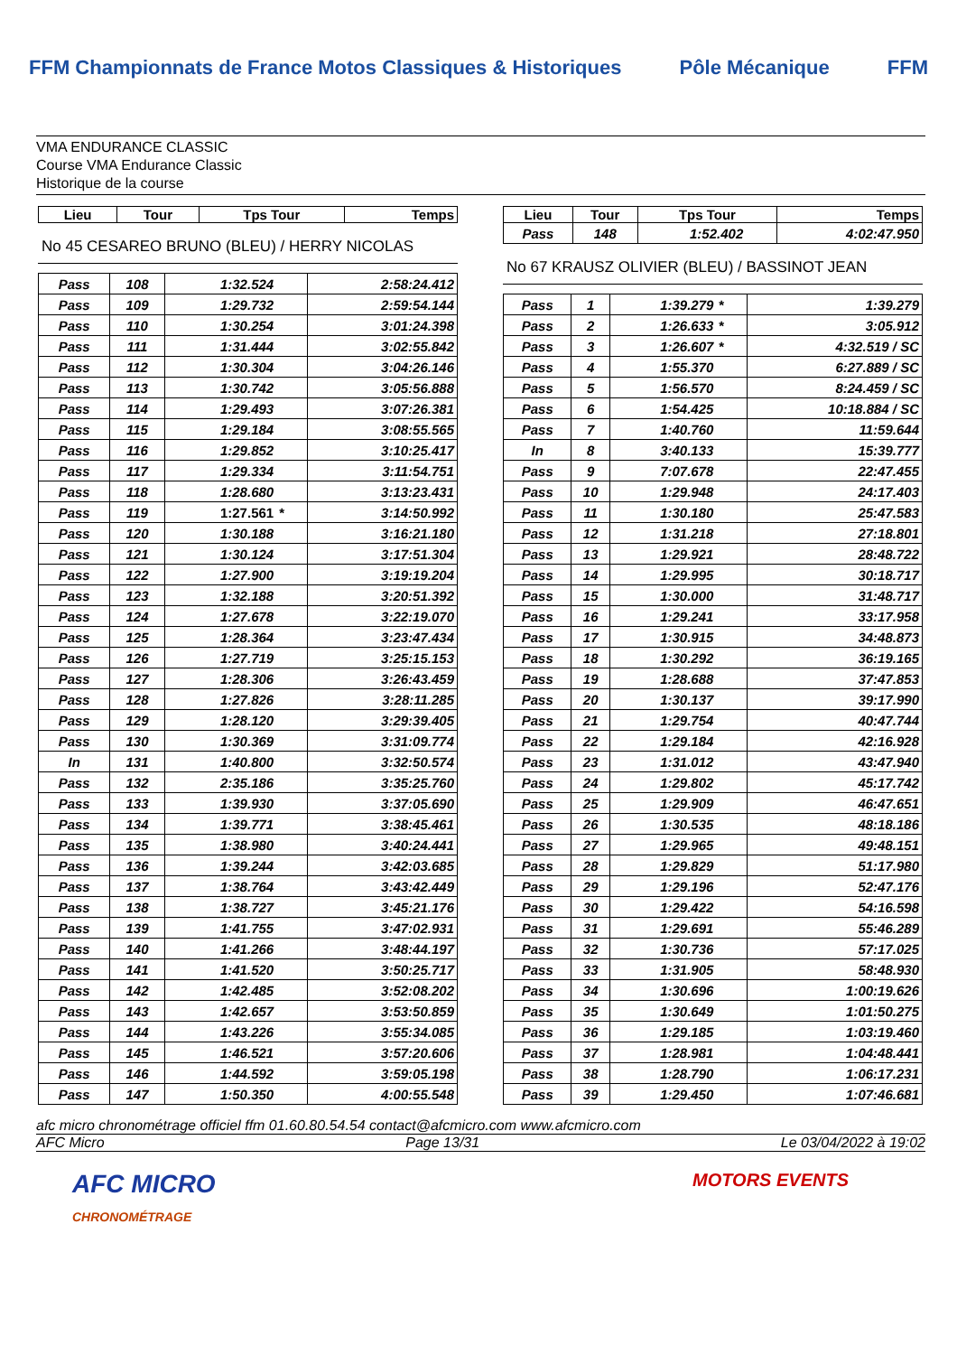FFM Championnats de France Motos Classiques & Historiques
Pôle Mécanique FFM
VMA ENDURANCE CLASSIC
Course VMA Endurance Classic
Historique de la course
| Lieu | Tour | Tps Tour | Temps |
| --- | --- | --- | --- |
No 45 CESAREO BRUNO (BLEU) / HERRY NICOLAS
| Pass | 108 | 1:32.524 | | 2:58:24.412 |
| Pass | 109 | 1:29.732 | | 2:59:54.144 |
| Pass | 110 | 1:30.254 | | 3:01:24.398 |
| Pass | 111 | 1:31.444 | | 3:02:55.842 |
| Pass | 112 | 1:30.304 | | 3:04:26.146 |
| Pass | 113 | 1:30.742 | | 3:05:56.888 |
| Pass | 114 | 1:29.493 | | 3:07:26.381 |
| Pass | 115 | 1:29.184 | | 3:08:55.565 |
| Pass | 116 | 1:29.852 | | 3:10:25.417 |
| Pass | 117 | 1:29.334 | | 3:11:54.751 |
| Pass | 118 | 1:28.680 | | 3:13:23.431 |
| Pass | 119 | 1:27.561 | * | 3:14:50.992 |
| Pass | 120 | 1:30.188 | | 3:16:21.180 |
| Pass | 121 | 1:30.124 | | 3:17:51.304 |
| Pass | 122 | 1:27.900 | | 3:19:19.204 |
| Pass | 123 | 1:32.188 | | 3:20:51.392 |
| Pass | 124 | 1:27.678 | | 3:22:19.070 |
| Pass | 125 | 1:28.364 | | 3:23:47.434 |
| Pass | 126 | 1:27.719 | | 3:25:15.153 |
| Pass | 127 | 1:28.306 | | 3:26:43.459 |
| Pass | 128 | 1:27.826 | | 3:28:11.285 |
| Pass | 129 | 1:28.120 | | 3:29:39.405 |
| Pass | 130 | 1:30.369 | | 3:31:09.774 |
| In | 131 | 1:40.800 | | 3:32:50.574 |
| Pass | 132 | 2:35.186 | | 3:35:25.760 |
| Pass | 133 | 1:39.930 | | 3:37:05.690 |
| Pass | 134 | 1:39.771 | | 3:38:45.461 |
| Pass | 135 | 1:38.980 | | 3:40:24.441 |
| Pass | 136 | 1:39.244 | | 3:42:03.685 |
| Pass | 137 | 1:38.764 | | 3:43:42.449 |
| Pass | 138 | 1:38.727 | | 3:45:21.176 |
| Pass | 139 | 1:41.755 | | 3:47:02.931 |
| Pass | 140 | 1:41.266 | | 3:48:44.197 |
| Pass | 141 | 1:41.520 | | 3:50:25.717 |
| Pass | 142 | 1:42.485 | | 3:52:08.202 |
| Pass | 143 | 1:42.657 | | 3:53:50.859 |
| Pass | 144 | 1:43.226 | | 3:55:34.085 |
| Pass | 145 | 1:46.521 | | 3:57:20.606 |
| Pass | 146 | 1:44.592 | | 3:59:05.198 |
| Pass | 147 | 1:50.350 | | 4:00:55.548 |
| Lieu | Tour | Tps Tour | | Temps |
| --- | --- | --- | --- | --- |
| Pass | 148 | 1:52.402 | | 4:02:47.950 |
No 67 KRAUSZ OLIVIER (BLEU) / BASSINOT JEAN
| Pass | 1 | 1:39.279 | * | 1:39.279 |
| Pass | 2 | 1:26.633 | * | 3:05.912 |
| Pass | 3 | 1:26.607 | * | 4:32.519 / SC |
| Pass | 4 | 1:55.370 | | 6:27.889 / SC |
| Pass | 5 | 1:56.570 | | 8:24.459 / SC |
| Pass | 6 | 1:54.425 | | 10:18.884 / SC |
| Pass | 7 | 1:40.760 | | 11:59.644 |
| In | 8 | 3:40.133 | | 15:39.777 |
| Pass | 9 | 7:07.678 | | 22:47.455 |
| Pass | 10 | 1:29.948 | | 24:17.403 |
| Pass | 11 | 1:30.180 | | 25:47.583 |
| Pass | 12 | 1:31.218 | | 27:18.801 |
| Pass | 13 | 1:29.921 | | 28:48.722 |
| Pass | 14 | 1:29.995 | | 30:18.717 |
| Pass | 15 | 1:30.000 | | 31:48.717 |
| Pass | 16 | 1:29.241 | | 33:17.958 |
| Pass | 17 | 1:30.915 | | 34:48.873 |
| Pass | 18 | 1:30.292 | | 36:19.165 |
| Pass | 19 | 1:28.688 | | 37:47.853 |
| Pass | 20 | 1:30.137 | | 39:17.990 |
| Pass | 21 | 1:29.754 | | 40:47.744 |
| Pass | 22 | 1:29.184 | | 42:16.928 |
| Pass | 23 | 1:31.012 | | 43:47.940 |
| Pass | 24 | 1:29.802 | | 45:17.742 |
| Pass | 25 | 1:29.909 | | 46:47.651 |
| Pass | 26 | 1:30.535 | | 48:18.186 |
| Pass | 27 | 1:29.965 | | 49:48.151 |
| Pass | 28 | 1:29.829 | | 51:17.980 |
| Pass | 29 | 1:29.196 | | 52:47.176 |
| Pass | 30 | 1:29.422 | | 54:16.598 |
| Pass | 31 | 1:29.691 | | 55:46.289 |
| Pass | 32 | 1:30.736 | | 57:17.025 |
| Pass | 33 | 1:31.905 | | 58:48.930 |
| Pass | 34 | 1:30.696 | | 1:00:19.626 |
| Pass | 35 | 1:30.649 | | 1:01:50.275 |
| Pass | 36 | 1:29.185 | | 1:03:19.460 |
| Pass | 37 | 1:28.981 | | 1:04:48.441 |
| Pass | 38 | 1:28.790 | | 1:06:17.231 |
| Pass | 39 | 1:29.450 | | 1:07:46.681 |
afc micro chronométrage officiel ffm 01.60.80.54.54 contact@afcmicro.com www.afcmicro.com
AFC Micro Page 13/31 Le 03/04/2022 à 19:02
AFC MICRO
CHRONOMÉTRAGE MOTORS EVENTS